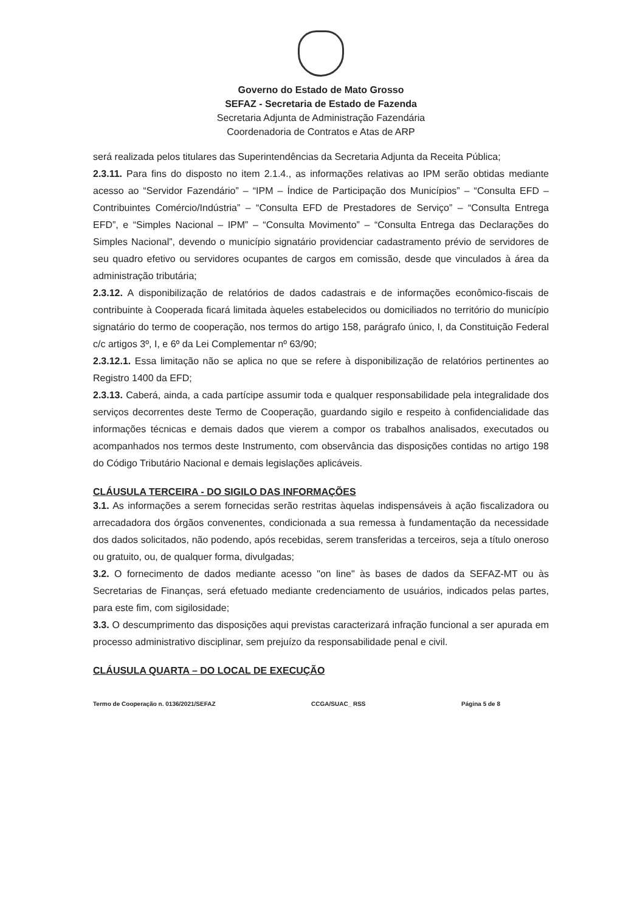Governo do Estado de Mato Grosso
SEFAZ - Secretaria de Estado de Fazenda
Secretaria Adjunta de Administração Fazendária
Coordenadoria de Contratos e Atas de ARP
será realizada pelos titulares das Superintendências da Secretaria Adjunta da Receita Pública;
2.3.11. Para fins do disposto no item 2.1.4., as informações relativas ao IPM serão obtidas mediante acesso ao “Servidor Fazendário” – “IPM – Índice de Participação dos Municípios” – “Consulta EFD – Contribuintes Comércio/Indústria” – “Consulta EFD de Prestadores de Serviço” – “Consulta Entrega EFD”, e “Simples Nacional – IPM” – “Consulta Movimento” – “Consulta Entrega das Declarações do Simples Nacional”, devendo o município signatário providenciar cadastramento prévio de servidores de seu quadro efetivo ou servidores ocupantes de cargos em comissão, desde que vinculados à área da administração tributária;
2.3.12. A disponibilização de relatórios de dados cadastrais e de informações econômico-fiscais de contribuinte à Cooperada ficará limitada àqueles estabelecidos ou domiciliados no território do município signatário do termo de cooperação, nos termos do artigo 158, parágrafo único, I, da Constituição Federal c/c artigos 3º, I, e 6º da Lei Complementar nº 63/90;
2.3.12.1. Essa limitação não se aplica no que se refere à disponibilização de relatórios pertinentes ao Registro 1400 da EFD;
2.3.13. Caberá, ainda, a cada partícipe assumir toda e qualquer responsabilidade pela integralidade dos serviços decorrentes deste Termo de Cooperação, guardando sigilo e respeito à confidencialidade das informações técnicas e demais dados que vierem a compor os trabalhos analisados, executados ou acompanhados nos termos deste Instrumento, com observância das disposições contidas no artigo 198 do Código Tributário Nacional e demais legislações aplicáveis.
CLÁUSULA TERCEIRA - DO SIGILO DAS INFORMAÇÕES
3.1. As informações a serem fornecidas serão restritas àquelas indispensáveis à ação fiscalizadora ou arrecadadora dos órgãos convenentes, condicionada a sua remessa à fundamentação da necessidade dos dados solicitados, não podendo, após recebidas, serem transferidas a terceiros, seja a título oneroso ou gratuito, ou, de qualquer forma, divulgadas;
3.2. O fornecimento de dados mediante acesso "on line" às bases de dados da SEFAZ-MT ou às Secretarias de Finanças, será efetuado mediante credenciamento de usuários, indicados pelas partes, para este fim, com sigilosidade;
3.3. O descumprimento das disposições aqui previstas caracterizará infração funcional a ser apurada em processo administrativo disciplinar, sem prejuízo da responsabilidade penal e civil.
CLÁUSULA QUARTA – DO LOCAL DE EXECUÇÃO
Termo de Cooperação n. 0136/2021/SEFAZ CCGA/SUAC_ RSS Página 5 de 8